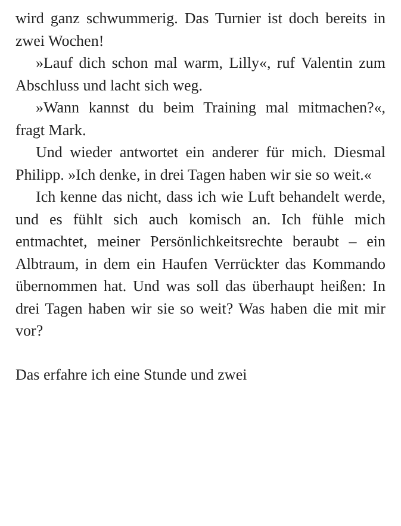wird ganz schwummerig. Das Turnier ist doch bereits in zwei Wochen!
»Lauf dich schon mal warm, Lilly«, ruf Valentin zum Abschluss und lacht sich weg.
»Wann kannst du beim Training mal mitmachen?«, fragt Mark.
Und wieder antwortet ein anderer für mich. Diesmal Philipp. »Ich denke, in drei Tagen haben wir sie so weit.«
Ich kenne das nicht, dass ich wie Luft behandelt werde, und es fühlt sich auch komisch an. Ich fühle mich entmachtet, meiner Persönlichkeitsrechte beraubt – ein Albtraum, in dem ein Haufen Verrückter das Kommando übernommen hat. Und was soll das überhaupt heißen: In drei Tagen haben wir sie so weit? Was haben die mit mir vor?
Das erfahre ich eine Stunde und zwei